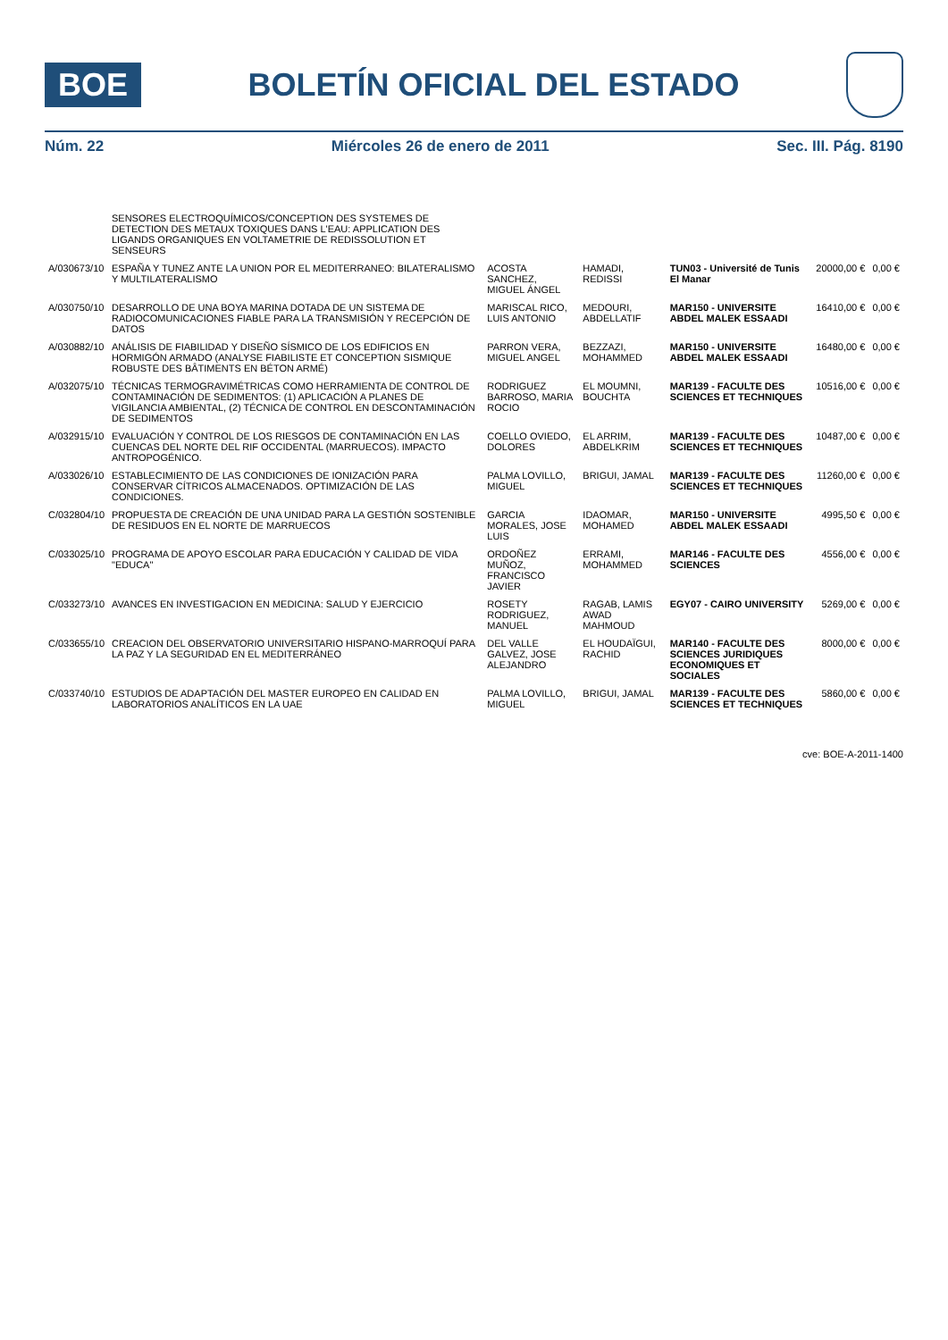BOE
BOLETÍN OFICIAL DEL ESTADO
Núm. 22 Miércoles 26 de enero de 2011 Sec. III. Pág. 8190
| | SENSORES ELECTROQUÍMICOS/CONCEPTION DES SYSTEMES DE DETECTION DES METAUX TOXIQUES DANS L'EAU: APPLICATION DES LIGANDS ORGANIQUES EN VOLTAMETRIE DE REDISSOLUTION ET SENSEURS | | | | | |
| A/030673/10 | ESPAÑA Y TUNEZ ANTE LA UNION POR EL MEDITERRANEO: BILATERALISMO Y MULTILATERALISMO | ACOSTA SANCHEZ, MIGUEL ÁNGEL | HAMADI, REDISSI | TUN03 - Université de Tunis El Manar | 20000,00 € | 0,00 € |
| A/030750/10 | DESARROLLO DE UNA BOYA MARINA DOTADA DE UN SISTEMA DE RADIOCOMUNICACIONES FIABLE PARA LA TRANSMISIÓN Y RECEPCIÓN DE DATOS | MARISCAL RICO, LUIS ANTONIO | MEDOURI, ABDELLATIF | MAR150 - UNIVERSITE ABDEL MALEK ESSAADI | 16410,00 € | 0,00 € |
| A/030882/10 | ANÁLISIS DE FIABILIDAD Y DISEÑO SÍSMICO DE LOS EDIFICIOS EN HORMIGÓN ARMADO (ANALYSE FIABILISTE ET CONCEPTION SISMIQUE ROBUSTE DES BÂTIMENTS EN BÉTON ARMÉ) | PARRON VERA, MIGUEL ANGEL | BEZZAZI, MOHAMMED | MAR150 - UNIVERSITE ABDEL MALEK ESSAADI | 16480,00 € | 0,00 € |
| A/032075/10 | TÉCNICAS TERMOGRAVIMÉTRICAS COMO HERRAMIENTA DE CONTROL DE CONTAMINACIÓN DE SEDIMENTOS: (1) APLICACIÓN A PLANES DE VIGILANCIA AMBIENTAL, (2) TÉCNICA DE CONTROL EN DESCONTAMINACIÓN DE SEDIMENTOS | RODRIGUEZ BARROSO, MARIA ROCIO | EL MOUMNI, BOUCHTA | MAR139 - FACULTE DES SCIENCES ET TECHNIQUES | 10516,00 € | 0,00 € |
| A/032915/10 | EVALUACIÓN Y CONTROL DE LOS RIESGOS DE CONTAMINACIÓN EN LAS CUENCAS DEL NORTE DEL RIF OCCIDENTAL (MARRUECOS). IMPACTO ANTROPOGÉNICO. | COELLO OVIEDO, DOLORES | EL ARRIM, ABDELKRIM | MAR139 - FACULTE DES SCIENCES ET TECHNIQUES | 10487,00 € | 0,00 € |
| A/033026/10 | ESTABLECIMIENTO DE LAS CONDICIONES DE IONIZACIÓN PARA CONSERVAR CÍTRICOS ALMACENADOS. OPTIMIZACIÓN DE LAS CONDICIONES. | PALMA LOVILLO, MIGUEL | BRIGUI, JAMAL | MAR139 - FACULTE DES SCIENCES ET TECHNIQUES | 11260,00 € | 0,00 € |
| C/032804/10 | PROPUESTA DE CREACIÓN DE UNA UNIDAD PARA LA GESTIÓN SOSTENIBLE DE RESIDUOS EN EL NORTE DE MARRUECOS | GARCIA MORALES, JOSE LUIS | IDAOMAR, MOHAMED | MAR150 - UNIVERSITE ABDEL MALEK ESSAADI | 4995,50 € | 0,00 € |
| C/033025/10 | PROGRAMA DE APOYO ESCOLAR PARA EDUCACIÓN Y CALIDAD DE VIDA "EDUCA" | ORDOÑEZ MUÑOZ, FRANCISCO JAVIER | ERRAMI, MOHAMMED | MAR146 - FACULTE DES SCIENCES | 4556,00 € | 0,00 € |
| C/033273/10 | AVANCES EN INVESTIGACION EN MEDICINA: SALUD Y EJERCICIO | ROSETY RODRIGUEZ, MANUEL | RAGAB, LAMIS AWAD MAHMOUD | EGY07 - CAIRO UNIVERSITY | 5269,00 € | 0,00 € |
| C/033655/10 | CREACION DEL OBSERVATORIO UNIVERSITARIO HISPANO-MARROQUÍ PARA LA PAZ Y LA SEGURIDAD EN EL MEDITERRÁNEO | DEL VALLE GALVEZ, JOSE ALEJANDRO | EL HOUDAÏGUI, RACHID | MAR140 - FACULTE DES SCIENCES JURIDIQUES ECONOMIQUES ET SOCIALES | 8000,00 € | 0,00 € |
| C/033740/10 | ESTUDIOS DE ADAPTACIÓN DEL MASTER EUROPEO EN CALIDAD EN LABORATORIOS ANALÍTICOS EN LA UAE | PALMA LOVILLO, MIGUEL | BRIGUI, JAMAL | MAR139 - FACULTE DES SCIENCES ET TECHNIQUES | 5860,00 € | 0,00 € |
cve: BOE-A-2011-1400